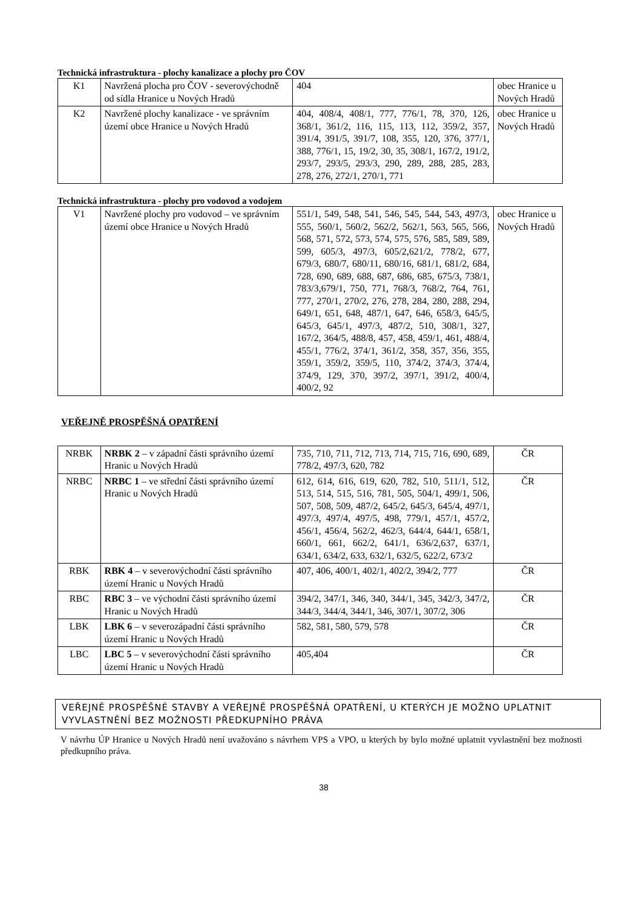Technická infrastruktura - plochy kanalizace a plochy pro ČOV
| K1 | Navržená plocha pro ČOV - severovýchodně od sídla Hranice u Nových Hradů | 404 | obec Hranice u Nových Hradů |
| K2 | Navržené plochy kanalizace - ve správním území obce Hranice u Nových Hradů | 404, 408/4, 408/1, 777, 776/1, 78, 370, 126, 368/1, 361/2, 116, 115, 113, 112, 359/2, 357, 391/4, 391/5, 391/7, 108, 355, 120, 376, 377/1, 388, 776/1, 15, 19/2, 30, 35, 308/1, 167/2, 191/2, 293/7, 293/5, 293/3, 290, 289, 288, 285, 283, 278, 276, 272/1, 270/1, 771 | obec Hranice u Nových Hradů |
Technická infrastruktura - plochy pro vodovod a vodojem
| V1 | Navržené plochy pro vodovod – ve správním území obce Hranice u Nových Hradů | 551/1, 549, 548, 541, 546, 545, 544, 543, 497/3, 555, 560/1, 560/2, 562/2, 562/1, 563, 565, 566, 568, 571, 572, 573, 574, 575, 576, 585, 589, 589, 599, 605/3, 497/3, 605/2,621/2, 778/2, 677, 679/3, 680/7, 680/11, 680/16, 681/1, 681/2, 684, 728, 690, 689, 688, 687, 686, 685, 675/3, 738/1, 783/3,679/1, 750, 771, 768/3, 768/2, 764, 761, 777, 270/1, 270/2, 276, 278, 284, 280, 288, 294, 649/1, 651, 648, 487/1, 647, 646, 658/3, 645/5, 645/3, 645/1, 497/3, 487/2, 510, 308/1, 327, 167/2, 364/5, 488/8, 457, 458, 459/1, 461, 488/4, 455/1, 776/2, 374/1, 361/2, 358, 357, 356, 355, 359/1, 359/2, 359/5, 110, 374/2, 374/3, 374/4, 374/9, 129, 370, 397/2, 397/1, 391/2, 400/4, 400/2, 92 | obec Hranice u Nových Hradů |
VEŘEJNĚ PROSPĚŠNÁ OPATŘENÍ
| NRBK | NRBK 2 – v západní části správního území Hranic u Nových Hradů | 735, 710, 711, 712, 713, 714, 715, 716, 690, 689, 778/2, 497/3, 620, 782 | ČR |
| NRBC | NRBC 1 – ve střední části správního území Hranic u Nových Hradů | 612, 614, 616, 619, 620, 782, 510, 511/1, 512, 513, 514, 515, 516, 781, 505, 504/1, 499/1, 506, 507, 508, 509, 487/2, 645/2, 645/3, 645/4, 497/1, 497/3, 497/4, 497/5, 498, 779/1, 457/1, 457/2, 456/1, 456/4, 562/2, 462/3, 644/4, 644/1, 658/1, 660/1, 661, 662/2, 641/1, 636/2,637, 637/1, 634/1, 634/2, 633, 632/1, 632/5, 622/2, 673/2 | ČR |
| RBK | RBK 4 – v severovýchodní části správního území Hranic u Nových Hradů | 407, 406, 400/1, 402/1, 402/2, 394/2, 777 | ČR |
| RBC | RBC 3 – ve východní části správního území Hranic u Nových Hradů | 394/2, 347/1, 346, 340, 344/1, 345, 342/3, 347/2, 344/3, 344/4, 344/1, 346, 307/1, 307/2, 306 | ČR |
| LBK | LBK 6 – v severozápadní části správního území Hranic u Nových Hradů | 582, 581, 580, 579, 578 | ČR |
| LBC | LBC 5 – v severovýchodní části správního území Hranic u Nových Hradů | 405,404 | ČR |
VEŘEJNĚ PROSPĚŠNÉ STAVBY A VEŘEJNĚ PROSPĚŠNÁ OPATŘENÍ, U KTERÝCH JE MOŽNO UPLATNIT VYVLASTNĚNÍ BEZ MOŽNOSTI PŘEDKUPNÍHO PRÁVA
V návrhu ÚP Hranice u Nových Hradů není uvažováno s návrhem VPS a VPO, u kterých by bylo možné uplatnit vyvlastnění bez možnosti předkupního práva.
38